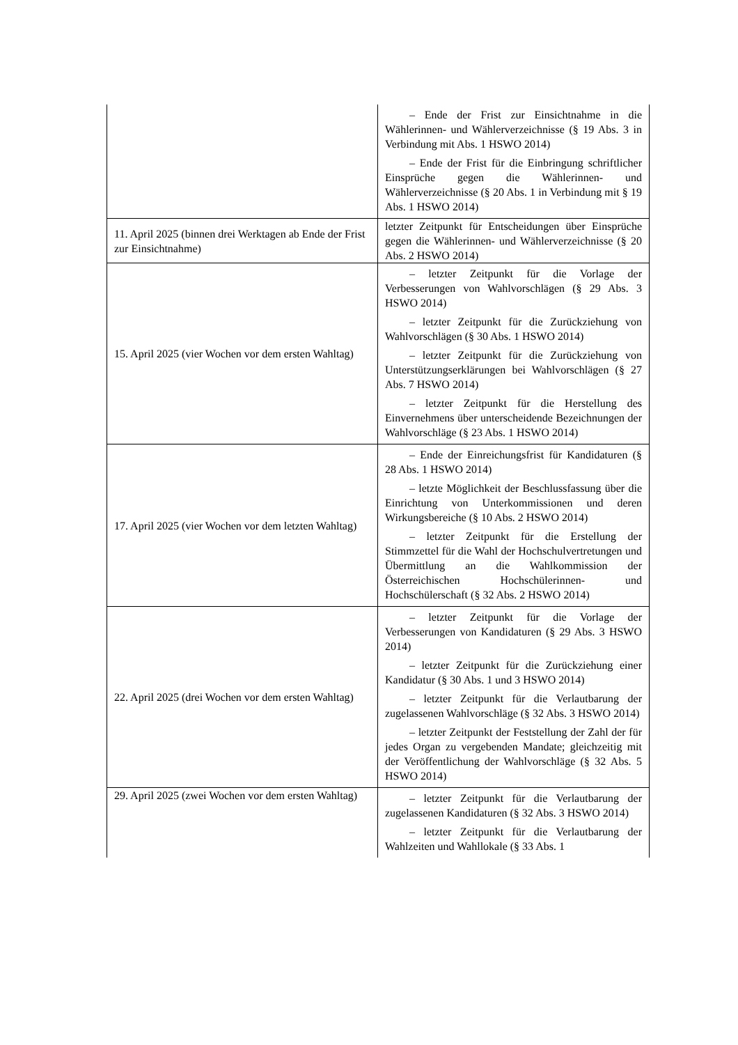| | – Ende der Frist zur Einsichtnahme in die Wählerinnen- und Wählerverzeichnisse (§ 19 Abs. 3 in Verbindung mit Abs. 1 HSWO 2014) – Ende der Frist für die Einbringung schriftlicher Einsprüche gegen die Wählerinnen- und Wählerverzeichnisse (§ 20 Abs. 1 in Verbindung mit § 19 Abs. 1 HSWO 2014) |
| 11. April 2025 (binnen drei Werktagen ab Ende der Frist zur Einsichtnahme) | letzter Zeitpunkt für Entscheidungen über Einsprüche gegen die Wählerinnen- und Wählerverzeichnisse (§ 20 Abs. 2 HSWO 2014) |
| 15. April 2025 (vier Wochen vor dem ersten Wahltag) | – letzter Zeitpunkt für die Vorlage der Verbesserungen von Wahlvorschlägen (§ 29 Abs. 3 HSWO 2014) – letzter Zeitpunkt für die Zurückziehung von Wahlvorschlägen (§ 30 Abs. 1 HSWO 2014) – letzter Zeitpunkt für die Zurückziehung von Unterstützungserklärungen bei Wahlvorschlägen (§ 27 Abs. 7 HSWO 2014) – letzter Zeitpunkt für die Herstellung des Einvernehmens über unterscheidende Bezeichnungen der Wahlvorschläge (§ 23 Abs. 1 HSWO 2014) |
| 17. April 2025 (vier Wochen vor dem letzten Wahltag) | – Ende der Einreichungsfrist für Kandidaturen (§ 28 Abs. 1 HSWO 2014) – letzte Möglichkeit der Beschlussfassung über die Einrichtung von Unterkommissionen und deren Wirkungsbereiche (§ 10 Abs. 2 HSWO 2014) – letzter Zeitpunkt für die Erstellung der Stimmzettel für die Wahl der Hochschulvertretungen und Übermittlung an die Wahlkommission der Österreichischen Hochschülerinnen- und Hochschülerschaft (§ 32 Abs. 2 HSWO 2014) |
| 22. April 2025 (drei Wochen vor dem ersten Wahltag) | – letzter Zeitpunkt für die Vorlage der Verbesserungen von Kandidaturen (§ 29 Abs. 3 HSWO 2014) – letzter Zeitpunkt für die Zurückziehung einer Kandidatur (§ 30 Abs. 1 und 3 HSWO 2014) – letzter Zeitpunkt für die Verlautbarung der zugelassenen Wahlvorschläge (§ 32 Abs. 3 HSWO 2014) – letzter Zeitpunkt der Feststellung der Zahl der für jedes Organ zu vergebenden Mandate; gleichzeitig mit der Veröffentlichung der Wahlvorschläge (§ 32 Abs. 5 HSWO 2014) |
| 29. April 2025 (zwei Wochen vor dem ersten Wahltag) | – letzter Zeitpunkt für die Verlautbarung der zugelassenen Kandidaturen (§ 32 Abs. 3 HSWO 2014) – letzter Zeitpunkt für die Verlautbarung der Wahlzeiten und Wahllokale (§ 33 Abs. 1 |